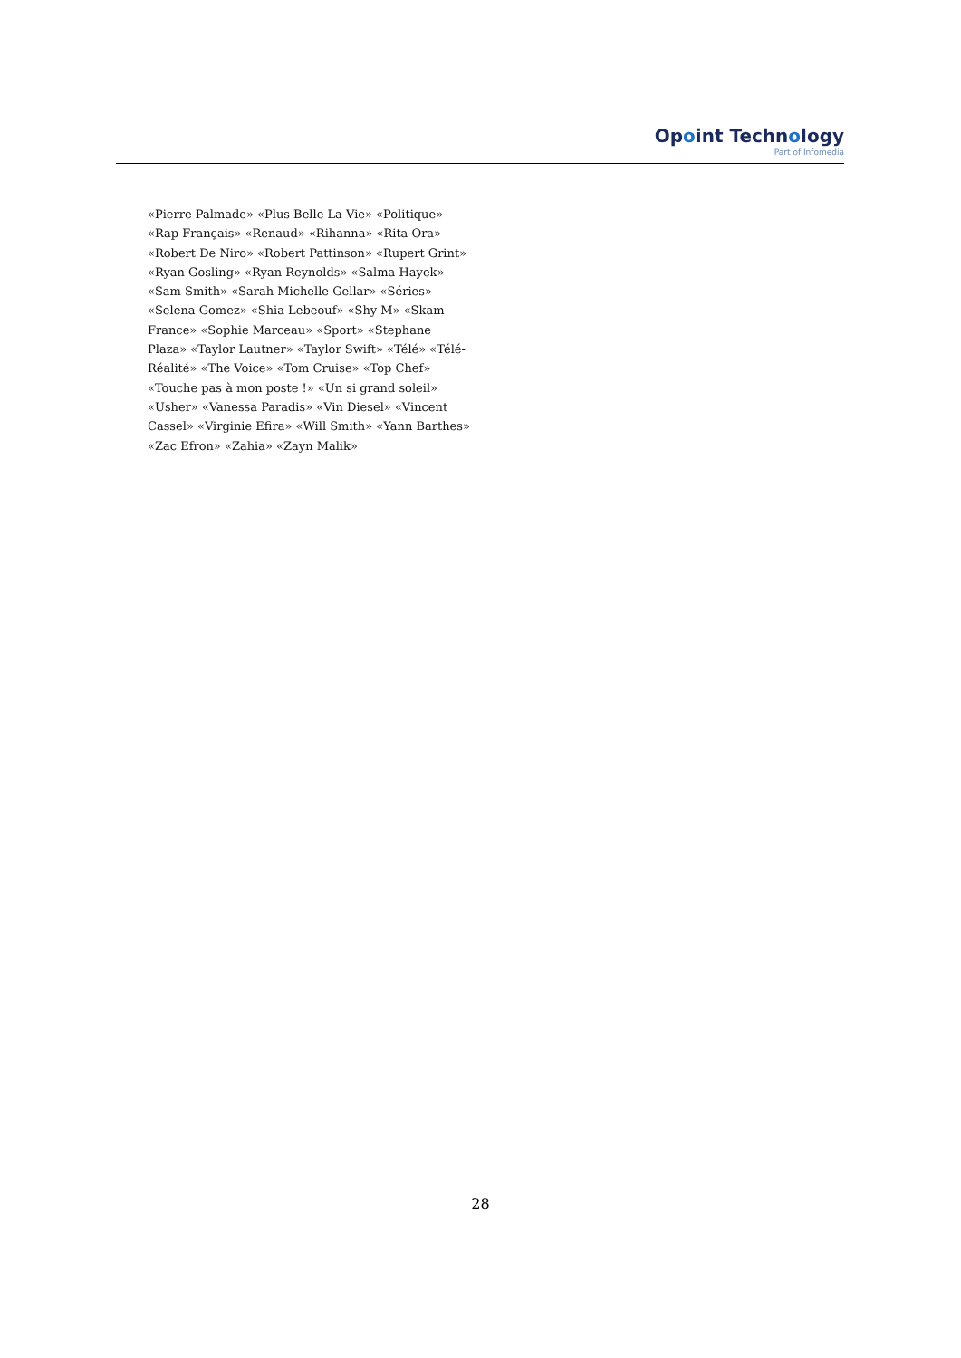Opoint Technology
Part of Infomedia
«Pierre Palmade» «Plus Belle La Vie» «Politique» «Rap Français» «Renaud» «Rihanna» «Rita Ora» «Robert De Niro» «Robert Pattinson» «Rupert Grint» «Ryan Gosling» «Ryan Reynolds» «Salma Hayek» «Sam Smith» «Sarah Michelle Gellar» «Séries» «Selena Gomez» «Shia Lebeouf» «Shy M» «Skam France» «Sophie Marceau» «Sport» «Stephane Plaza» «Taylor Lautner» «Taylor Swift» «Télé» «Télé-Réalité» «The Voice» «Tom Cruise» «Top Chef» «Touche pas à mon poste !» «Un si grand soleil» «Usher» «Vanessa Paradis» «Vin Diesel» «Vincent Cassel» «Virginie Efira» «Will Smith» «Yann Barthes» «Zac Efron» «Zahia» «Zayn Malik»
28